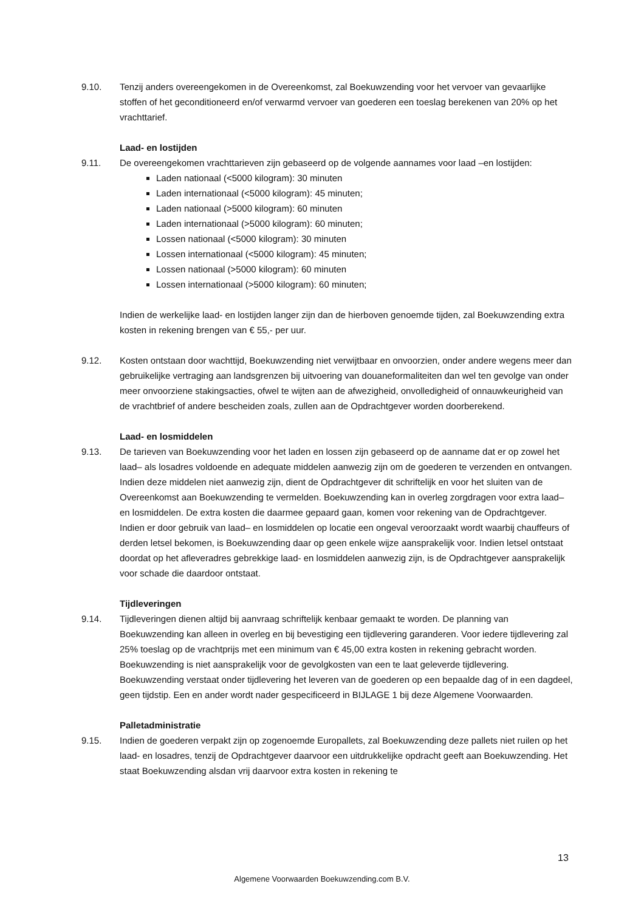9.10. Tenzij anders overeengekomen in de Overeenkomst, zal Boekuwzending voor het vervoer van gevaarlijke stoffen of het geconditioneerd en/of verwarmd vervoer van goederen een toeslag berekenen van 20% op het vrachttarief.
Laad- en lostijden
9.11. De overeengekomen vrachttarieven zijn gebaseerd op de volgende aannames voor laad –en lostijden:
Laden nationaal (<5000 kilogram): 30 minuten
Laden internationaal (<5000 kilogram): 45 minuten;
Laden nationaal (>5000 kilogram): 60 minuten
Laden internationaal (>5000 kilogram): 60 minuten;
Lossen nationaal (<5000 kilogram): 30 minuten
Lossen internationaal (<5000 kilogram): 45 minuten;
Lossen nationaal (>5000 kilogram): 60 minuten
Lossen internationaal (>5000 kilogram): 60 minuten;
Indien de werkelijke laad- en lostijden langer zijn dan de hierboven genoemde tijden, zal Boekuwzending extra kosten in rekening brengen van € 55,- per uur.
9.12. Kosten ontstaan door wachttijd, Boekuwzending niet verwijtbaar en onvoorzien, onder andere wegens meer dan gebruikelijke vertraging aan landsgrenzen bij uitvoering van douaneformaliteiten dan wel ten gevolge van onder meer onvoorziene stakingsacties, ofwel te wijten aan de afwezigheid, onvolledigheid of onnauwkeurigheid van de vrachtbrief of andere bescheiden zoals, zullen aan de Opdrachtgever worden doorberekend.
Laad- en losmiddelen
9.13. De tarieven van Boekuwzending voor het laden en lossen zijn gebaseerd op de aanname dat er op zowel het laad– als losadres voldoende en adequate middelen aanwezig zijn om de goederen te verzenden en ontvangen. Indien deze middelen niet aanwezig zijn, dient de Opdrachtgever dit schriftelijk en voor het sluiten van de Overeenkomst aan Boekuwzending te vermelden. Boekuwzending kan in overleg zorgdragen voor extra laad– en losmiddelen. De extra kosten die daarmee gepaard gaan, komen voor rekening van de Opdrachtgever. Indien er door gebruik van laad– en losmiddelen op locatie een ongeval veroorzaakt wordt waarbij chauffeurs of derden letsel bekomen, is Boekuwzending daar op geen enkele wijze aansprakelijk voor. Indien letsel ontstaat doordat op het afleveradres gebrekkige laad- en losmiddelen aanwezig zijn, is de Opdrachtgever aansprakelijk voor schade die daardoor ontstaat.
Tijdleveringen
9.14. Tijdleveringen dienen altijd bij aanvraag schriftelijk kenbaar gemaakt te worden. De planning van Boekuwzending kan alleen in overleg en bij bevestiging een tijdlevering garanderen. Voor iedere tijdlevering zal 25% toeslag op de vrachtprijs met een minimum van € 45,00 extra kosten in rekening gebracht worden. Boekuwzending is niet aansprakelijk voor de gevolgkosten van een te laat geleverde tijdlevering. Boekuwzending verstaat onder tijdlevering het leveren van de goederen op een bepaalde dag of in een dagdeel, geen tijdstip. Een en ander wordt nader gespecificeerd in BIJLAGE 1 bij deze Algemene Voorwaarden.
Palletadministratie
9.15. Indien de goederen verpakt zijn op zogenoemde Europallets, zal Boekuwzending deze pallets niet ruilen op het laad- en losadres, tenzij de Opdrachtgever daarvoor een uitdrukkelijke opdracht geeft aan Boekuwzending. Het staat Boekuwzending alsdan vrij daarvoor extra kosten in rekening te
13
Algemene Voorwaarden Boekuwzending.com B.V.